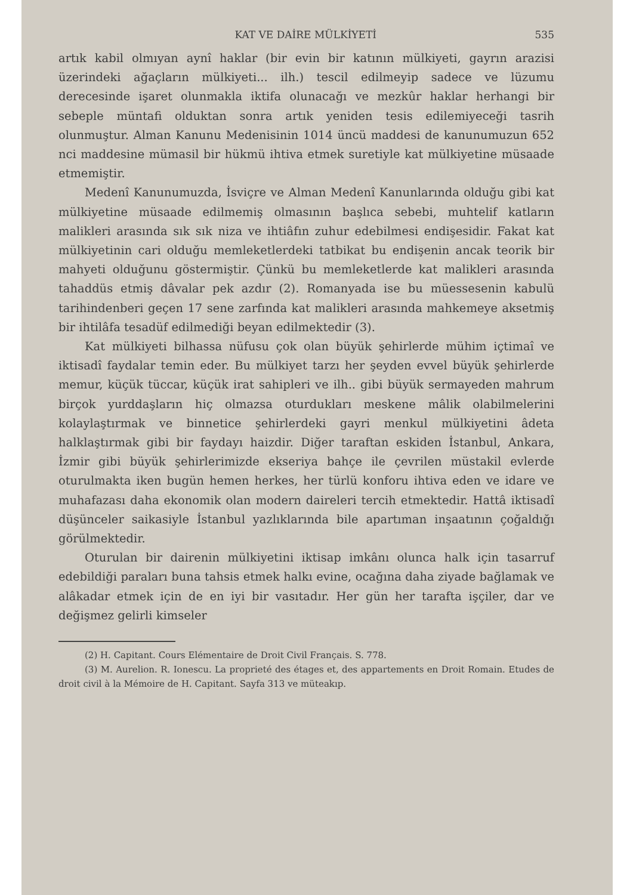KAT VE DAİRE MÜLKİYETİ 535
artık kabil olmıyan aynî haklar (bir evin bir katının mülkiyeti, gayrın arazisi üzerindeki ağaçların mülkiyeti... ilh.) tescil edilmeyip sadece ve lüzumu derecesinde işaret olunmakla iktifa olunacağı ve mezkûr haklar herhangi bir sebeple müntafi olduktan sonra artık yeniden tesis edilemiyeceği tasrih olunmuştur. Alman Kanunu Medenisinin 1014 üncü maddesi de kanunumuzun 652 nci maddesine mümasil bir hükmü ihtiva etmek suretiyle kat mülkiyetine müsaade etmemiştir.
Medenî Kanunumuzda, İsviçre ve Alman Medenî Kanunlarında olduğu gibi kat mülkiyetine müsaade edilmemiş olmasının başlıca sebebi, muhtelif katların malikleri arasında sık sık niza ve ihtiâfın zuhur edebilmesi endişesidir. Fakat kat mülkiyetinin cari olduğu memleketlerdeki tatbikat bu endişenin ancak teorik bir mahyeti olduğunu göstermiştir. Çünkü bu memleketlerde kat malikleri arasında tahaddüs etmiş dâvalar pek azdır (2). Romanyada ise bu müessesenin kabulü tarihindenberi geçen 17 sene zarfında kat malikleri arasında mahkemeye aksetmiş bir ihtilâfa tesadüf edilmediği beyan edilmektedir (3).
Kat mülkiyeti bilhassa nüfusu çok olan büyük şehirlerde mühim içtimaî ve iktisadî faydalar temin eder. Bu mülkiyet tarzı her şeyden evvel büyük şehirlerde memur, küçük tüccar, küçük irat sahipleri ve ilh.. gibi büyük sermayeden mahrum birçok yurddaşların hiç olmazsa oturdukları meskene mâlik olabilmelerini kolaylaştırmak ve binnetice şehirlerdeki gayri menkul mülkiyetini âdeta halklaştırmak gibi bir faydayı haizdir. Diğer taraftan eskiden İstanbul, Ankara, İzmir gibi büyük şehirlerimizde ekseriya bahçe ile çevrilen müstakil evlerde oturulmakta iken bugün hemen herkes, her türlü konforu ihtiva eden ve idare ve muhafazası daha ekonomik olan modern daireleri tercih etmektedir. Hattâ iktisadî düşünceler saikasiyle İstanbul yazlıklarında bile apartıman inşaatının çoğaldığı görülmektedir.
Oturulan bir dairenin mülkiyetini iktisap imkânı olunca halk için tasarruf edebildiği paraları buna tahsis etmek halkı evine, ocağına daha ziyade bağlamak ve alâkadar etmek için de en iyi bir vasıtadır. Her gün her tarafta işçiler, dar ve değişmez gelirli kimseler
(2) H. Capitant. Cours Elémentaire de Droit Civil Français. S. 778.
(3) M. Aurelion. R. Ionescu. La proprieté des étages et, des appartements en Droit Romain. Etudes de droit civil à la Mémoire de H. Capitant. Sayfa 313 ve müteakıp.